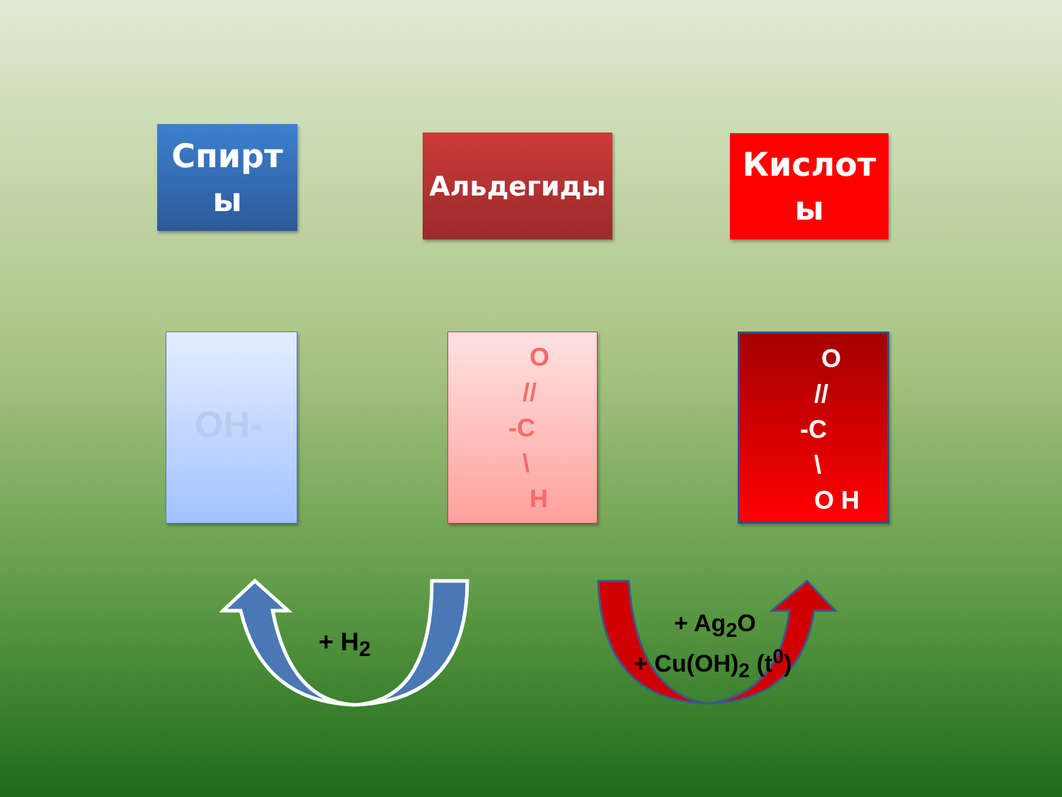Спирт
ы
Альдегиды
Кислот
ы
OH-
O
//
-C
\
H
O
//
-C
\
O H
+ H<sub>2</sub>
+ Ag<sub>2</sub>O
+ Cu(OH)<sub>2</sub> (t<sup>0</sup>)